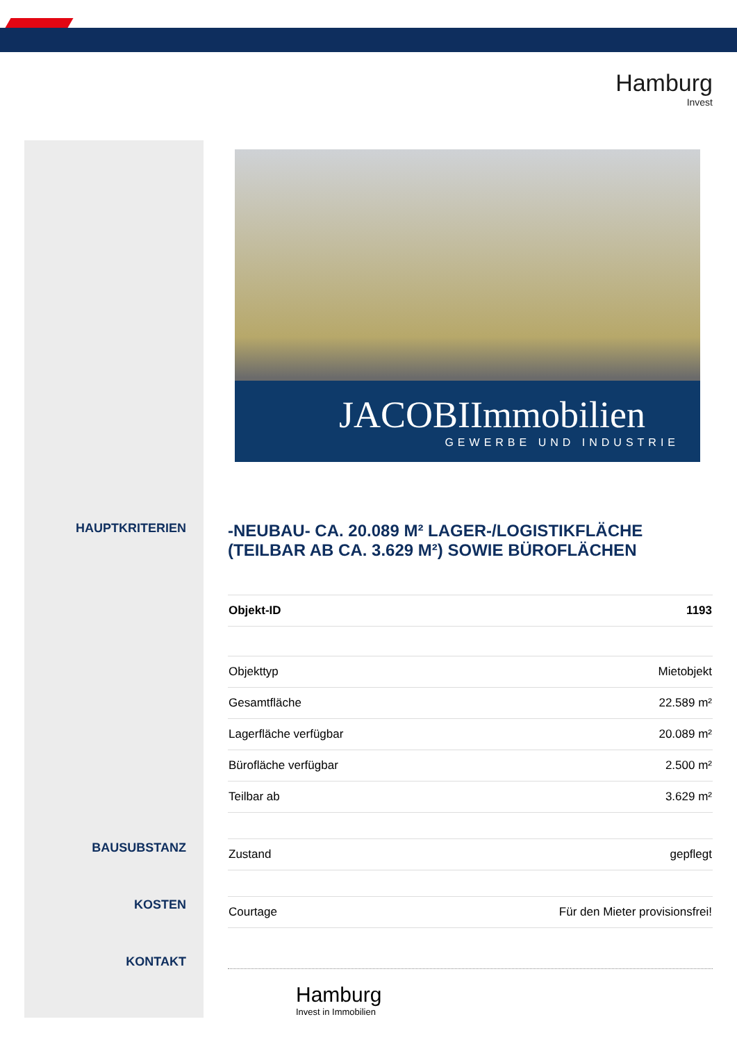Hamburg
Invest
HAUPTKRITERIEN
BAUSUBSTANZ
KOSTEN
KONTAKT
JACOBIImmobilien
GEWERBE UND INDUSTRIE
-NEUBAU- CA. 20.089 M² LAGER-/LOGISTIKFLÄCHE (TEILBAR AB CA. 3.629 M²) SOWIE BÜROFLÄCHEN
| Objekt-ID | 1193 |
| Objekttyp | Mietobjekt |
| Gesamtfläche | 22.589 m² |
| Lagerfläche verfügbar | 20.089 m² |
| Bürofläche verfügbar | 2.500 m² |
| Teilbar ab | 3.629 m² |
| Zustand | gepflegt |
| Courtage | Für den Mieter provisionsfrei! |
Hamburg
Invest in Immobilien